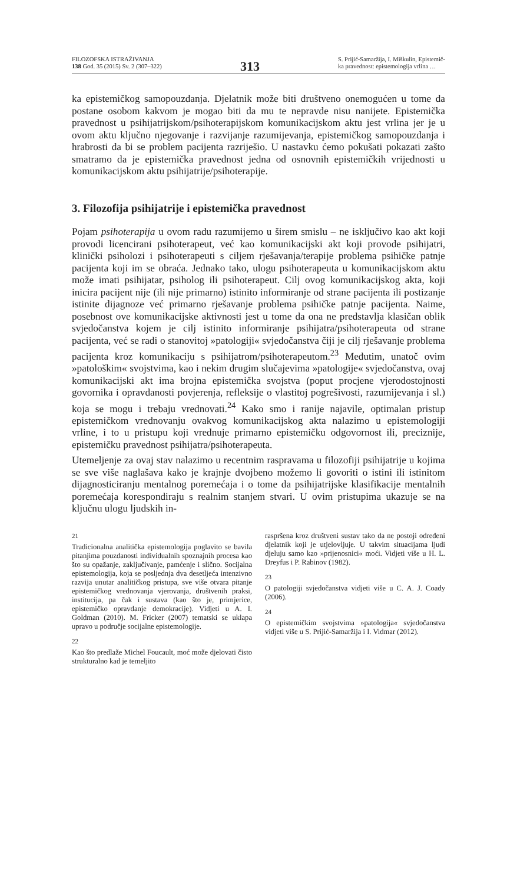FILOZOFSKA ISTRAŽIVANJA
138 God. 35 (2015) Sv. 2 (307–322)
313
S. Prijić-Samaržija, I. Miškulin, Epistemič-
ka pravednost: epistemologija vrlina …
ka epistemičkog samopouzdanja. Djelatnik može biti društveno onemogućen u tome da postane osobom kakvom je mogao biti da mu te nepravde nisu nanijete. Epistemička pravednost u psihijatrijskom/psihoterapijskom komunikacijskom aktu jest vrlina jer je u ovom aktu ključno njegovanje i razvijanje razumijevanja, epistemičkog samopouzdanja i hrabrosti da bi se problem pacijenta razriješio. U nastavku ćemo pokušati pokazati zašto smatramo da je epistemička pravednost jedna od osnovnih epistemičkih vrijednosti u komunikacijskom aktu psihijatrije/psihoterapije.
3. Filozofija psihijatrije i epistemička pravednost
Pojam psihoterapija u ovom radu razumijemo u širem smislu – ne isključivo kao akt koji provodi licencirani psihoterapeut, već kao komunikacijski akt koji provode psihijatri, klinički psiholozi i psihoterapeuti s ciljem rješavanja/terapije problema psihičke patnje pacijenta koji im se obraća. Jednako tako, ulogu psihoterapeuta u komunikacijskom aktu može imati psihijatar, psiholog ili psihoterapeut. Cilj ovog komunikacijskog akta, koji inicira pacijent nije (ili nije primarno) istinito informiranje od strane pacijenta ili postizanje istinite dijagnoze već primarno rješavanje problema psihičke patnje pacijenta. Naime, posebnost ove komunikacijske aktivnosti jest u tome da ona ne predstavlja klasičan oblik svjedočanstva kojem je cilj istinito informiranje psihijatra/psihoterapeuta od strane pacijenta, već se radi o stanovitoj »patologiji« svjedočanstva čiji je cilj rješavanje problema pacijenta kroz komunikaciju s psihijatrom/psihoterapeutom.<sup>23</sup> Međutim, unatoč ovim »patološkim« svojstvima, kao i nekim drugim slučajevima »patologije« svjedočanstva, ovaj komunikacijski akt ima brojna epistemička svojstva (poput procjene vjerodostojnosti govornika i opravdanosti povjerenja, refleksije o vlastitoj pogrešivosti, razumijevanja i sl.) koja se mogu i trebaju vrednovati.<sup>24</sup> Kako smo i ranije najavile, optimalan pristup epistemičkom vrednovanju ovakvog komunikacijskog akta nalazimo u epistemologiji vrline, i to u pristupu koji vrednuje primarno epistemičku odgovornost ili, preciznije, epistemičku pravednost psihijatra/psihoterapeuta.
Utemeljenje za ovaj stav nalazimo u recentnim raspravama u filozofiji psihijatrije u kojima se sve više naglašava kako je krajnje dvojbeno možemo li govoriti o istini ili istinitom dijagnosticiranju mentalnog poremećaja i o tome da psihijatrijske klasifikacije mentalnih poremećaja korespondiraju s realnim stanjem stvari. U ovim pristupima ukazuje se na ključnu ulogu ljudskih in-
21
Tradicionalna analitička epistemologija poglavito se bavila pitanjima pouzdanosti individualnih spoznajnih procesa kao što su opažanje, zaključivanje, pamćenje i slično. Socijalna epistemologija, koja se posljednja dva desetljeća intenzivno razvija unutar analitičkog pristupa, sve više otvara pitanje epistemičkog vrednovanja vjerovanja, društvenih praksi, institucija, pa čak i sustava (kao što je, primjerice, epistemičko opravdanje demokracije). Vidjeti u A. I. Goldman (2010). M. Fricker (2007) tematski se uklapa upravo u područje socijalne epistemologije.
22
Kao što predlaže Michel Foucault, moć može djelovati čisto strukturalno kad je temeljito
raspršena kroz društveni sustav tako da ne postoji određeni djelatnik koji je utjelovljuje. U takvim situacijama ljudi djeluju samo kao »prijenosnici« moći. Vidjeti više u H. L. Dreyfus i P. Rabinov (1982).
23
O patologiji svjedočanstva vidjeti više u C. A. J. Coady (2006).
24
O epistemičkim svojstvima »patologija« svjedočanstva vidjeti više u S. Prijić-Samaržija i I. Vidmar (2012).